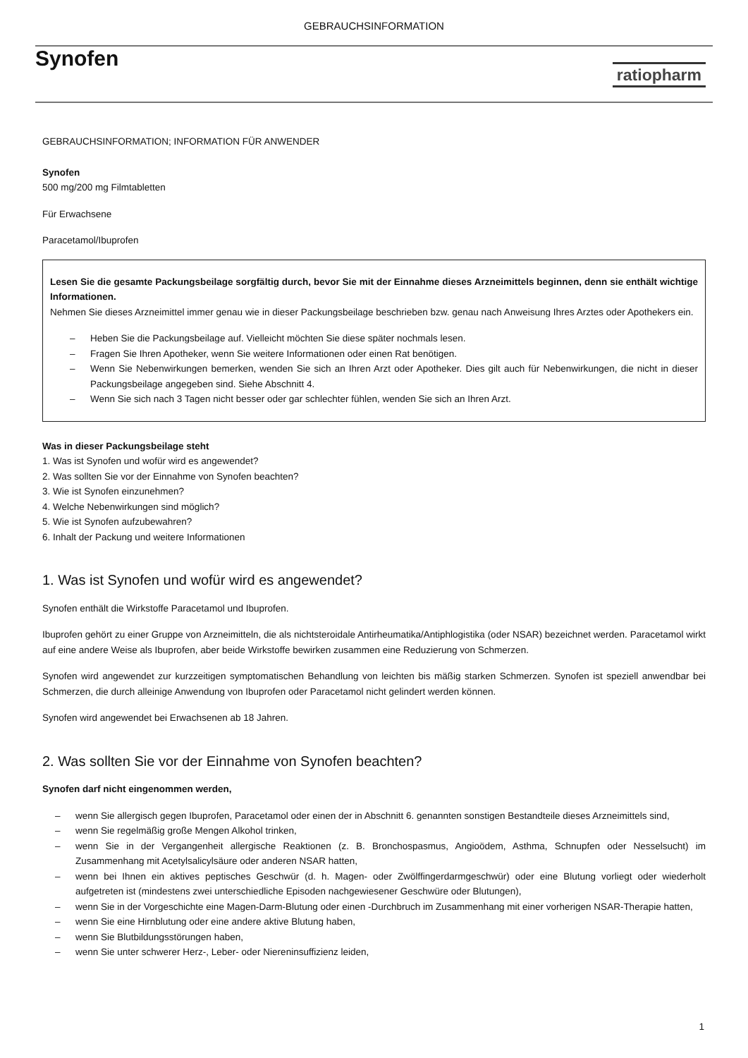GEBRAUCHSINFORMATION
Synofen
ratiopharm
GEBRAUCHSINFORMATION; INFORMATION FÜR ANWENDER
Synofen
500 mg/200 mg Filmtabletten
Für Erwachsene
Paracetamol/Ibuprofen
Lesen Sie die gesamte Packungsbeilage sorgfältig durch, bevor Sie mit der Einnahme dieses Arzneimittels beginnen, denn sie enthält wichtige Informationen.
Nehmen Sie dieses Arzneimittel immer genau wie in dieser Packungsbeilage beschrieben bzw. genau nach Anweisung Ihres Arztes oder Apothekers ein.
– Heben Sie die Packungsbeilage auf. Vielleicht möchten Sie diese später nochmals lesen.
– Fragen Sie Ihren Apotheker, wenn Sie weitere Informationen oder einen Rat benötigen.
– Wenn Sie Nebenwirkungen bemerken, wenden Sie sich an Ihren Arzt oder Apotheker. Dies gilt auch für Nebenwirkungen, die nicht in dieser Packungsbeilage angegeben sind. Siehe Abschnitt 4.
– Wenn Sie sich nach 3 Tagen nicht besser oder gar schlechter fühlen, wenden Sie sich an Ihren Arzt.
Was in dieser Packungsbeilage steht
1. Was ist Synofen und wofür wird es angewendet?
2. Was sollten Sie vor der Einnahme von Synofen beachten?
3. Wie ist Synofen einzunehmen?
4. Welche Nebenwirkungen sind möglich?
5. Wie ist Synofen aufzubewahren?
6. Inhalt der Packung und weitere Informationen
1. Was ist Synofen und wofür wird es angewendet?
Synofen enthält die Wirkstoffe Paracetamol und Ibuprofen.
Ibuprofen gehört zu einer Gruppe von Arzneimitteln, die als nichtsteroidale Antirheumatika/Antiphlogistika (oder NSAR) bezeichnet werden. Paracetamol wirkt auf eine andere Weise als Ibuprofen, aber beide Wirkstoffe bewirken zusammen eine Reduzierung von Schmerzen.
Synofen wird angewendet zur kurzzeitigen symptomatischen Behandlung von leichten bis mäßig starken Schmerzen. Synofen ist speziell anwendbar bei Schmerzen, die durch alleinige Anwendung von Ibuprofen oder Paracetamol nicht gelindert werden können.
Synofen wird angewendet bei Erwachsenen ab 18 Jahren.
2. Was sollten Sie vor der Einnahme von Synofen beachten?
Synofen darf nicht eingenommen werden,
– wenn Sie allergisch gegen Ibuprofen, Paracetamol oder einen der in Abschnitt 6. genannten sonstigen Bestandteile dieses Arzneimittels sind,
– wenn Sie regelmäßig große Mengen Alkohol trinken,
– wenn Sie in der Vergangenheit allergische Reaktionen (z. B. Bronchospasmus, Angioödem, Asthma, Schnupfen oder Nesselsucht) im Zusammenhang mit Acetylsalicylsäure oder anderen NSAR hatten,
– wenn bei Ihnen ein aktives peptisches Geschwür (d. h. Magen- oder Zwölffingerdarmgeschwür) oder eine Blutung vorliegt oder wiederholt aufgetreten ist (mindestens zwei unterschiedliche Episoden nachgewiesener Geschwüre oder Blutungen),
– wenn Sie in der Vorgeschichte eine Magen-Darm-Blutung oder einen -Durchbruch im Zusammenhang mit einer vorherigen NSAR-Therapie hatten,
– wenn Sie eine Hirnblutung oder eine andere aktive Blutung haben,
– wenn Sie Blutbildungsstörungen haben,
– wenn Sie unter schwerer Herz-, Leber- oder Niereninsuffizienz leiden,
1